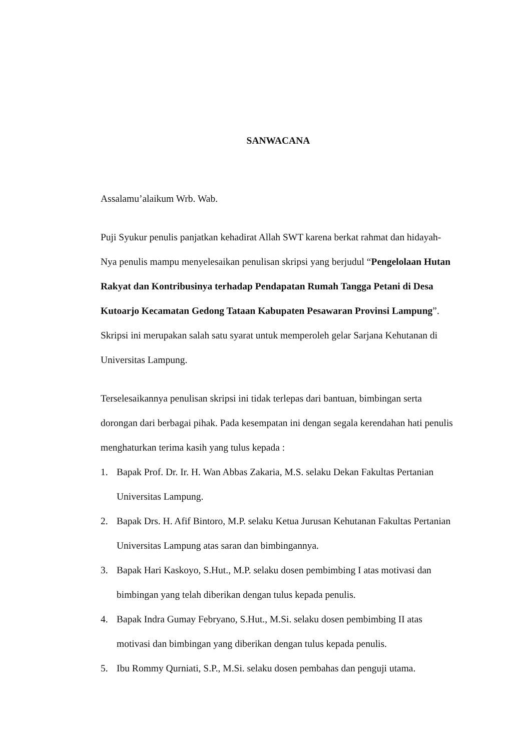SANWACANA
Assalamu’alaikum Wrb. Wab.
Puji Syukur penulis panjatkan kehadirat Allah SWT karena berkat rahmat dan hidayah-Nya penulis mampu menyelesaikan penulisan skripsi yang berjudul “Pengelolaan Hutan Rakyat dan Kontribusinya terhadap Pendapatan Rumah Tangga Petani di Desa Kutoarjo Kecamatan Gedong Tataan Kabupaten Pesawaran Provinsi Lampung”. Skripsi ini merupakan salah satu syarat untuk memperoleh gelar Sarjana Kehutanan di Universitas Lampung.
Terselesaikannya penulisan skripsi ini tidak terlepas dari bantuan, bimbingan serta dorongan dari berbagai pihak. Pada kesempatan ini dengan segala kerendahan hati penulis menghaturkan terima kasih yang tulus kepada :
1. Bapak Prof. Dr. Ir. H. Wan Abbas Zakaria, M.S. selaku Dekan Fakultas Pertanian Universitas Lampung.
2. Bapak Drs. H. Afif Bintoro, M.P. selaku Ketua Jurusan Kehutanan Fakultas Pertanian Universitas Lampung atas saran dan bimbingannya.
3. Bapak Hari Kaskoyo, S.Hut., M.P. selaku dosen pembimbing I atas motivasi dan bimbingan yang telah diberikan dengan tulus kepada penulis.
4. Bapak Indra Gumay Febryano, S.Hut., M.Si. selaku dosen pembimbing II atas motivasi dan bimbingan yang diberikan dengan tulus kepada penulis.
5. Ibu Rommy Qurniati, S.P., M.Si. selaku dosen pembahas dan penguji utama.